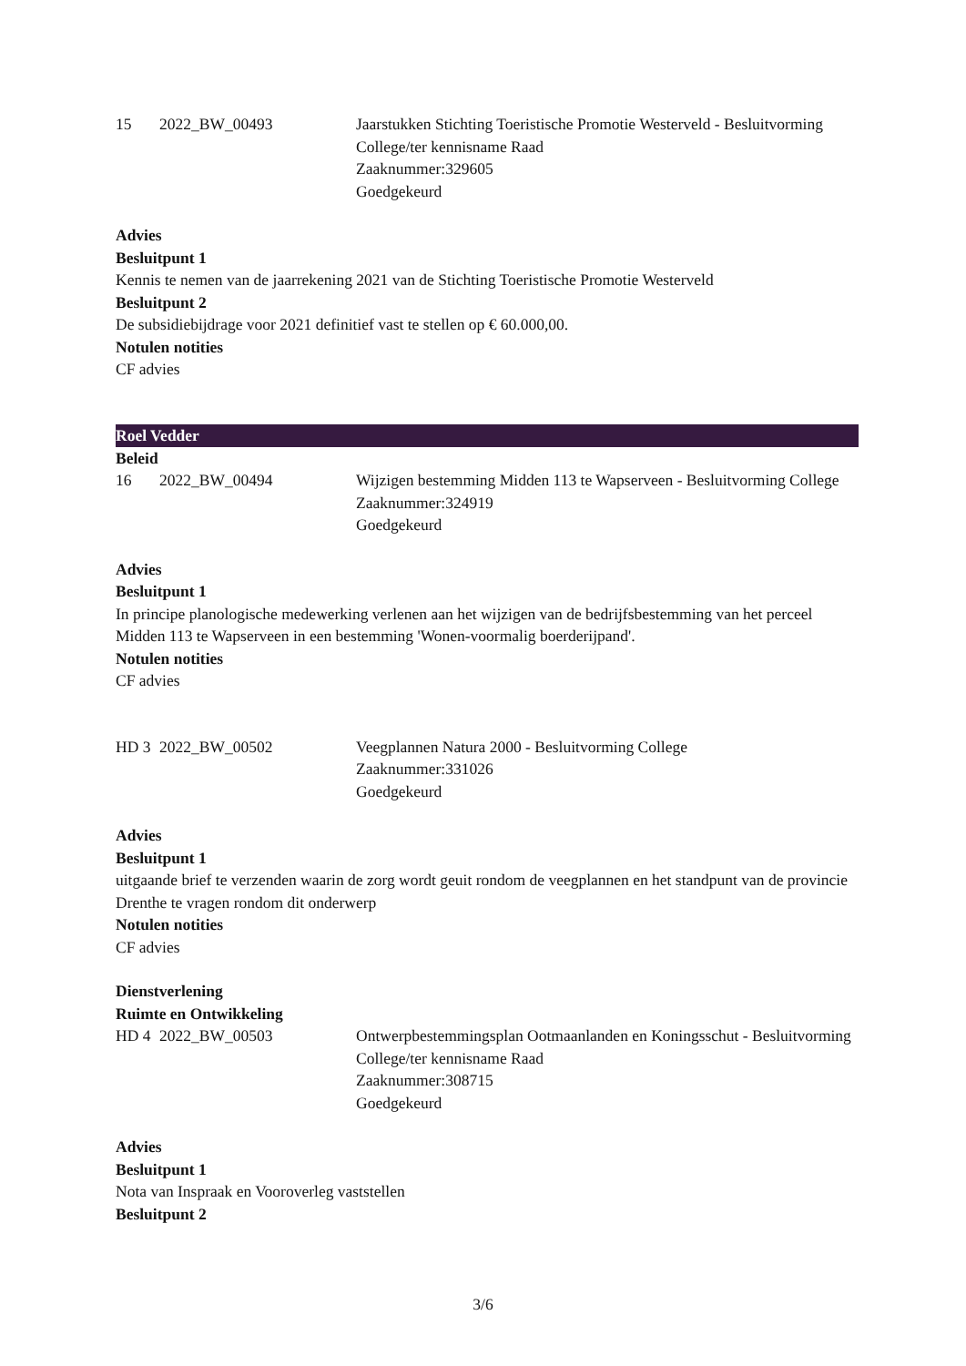15
2022_BW_00493
Jaarstukken Stichting Toeristische Promotie Westerveld - Besluitvorming College/ter kennisname Raad
Zaaknummer:329605
Goedgekeurd
Advies
Besluitpunt 1
Kennis te nemen van de jaarrekening 2021 van de Stichting Toeristische Promotie Westerveld
Besluitpunt 2
De subsidiebijdrage voor 2021 definitief vast te stellen op € 60.000,00.
Notulen notities
CF advies
Roel Vedder
Beleid
16
2022_BW_00494
Wijzigen bestemming Midden 113 te Wapserveen - Besluitvorming College
Zaaknummer:324919
Goedgekeurd
Advies
Besluitpunt 1
In principe planologische medewerking verlenen aan het wijzigen van de bedrijfsbestemming van het perceel Midden 113 te Wapserveen in een bestemming 'Wonen-voormalig boerderijpand'.
Notulen notities
CF advies
HD 3
2022_BW_00502
Veegplannen Natura 2000 - Besluitvorming College
Zaaknummer:331026
Goedgekeurd
Advies
Besluitpunt 1
uitgaande brief te verzenden waarin de zorg wordt geuit rondom de veegplannen en het standpunt van de provincie Drenthe te vragen rondom dit onderwerp
Notulen notities
CF advies
Dienstverlening
Ruimte en Ontwikkeling
HD 4
2022_BW_00503
Ontwerpbestemmingsplan Ootmaanlanden en Koningsschut - Besluitvorming College/ter kennisname Raad
Zaaknummer:308715
Goedgekeurd
Advies
Besluitpunt 1
Nota van Inspraak en Vooroverleg vaststellen
Besluitpunt 2
3/6